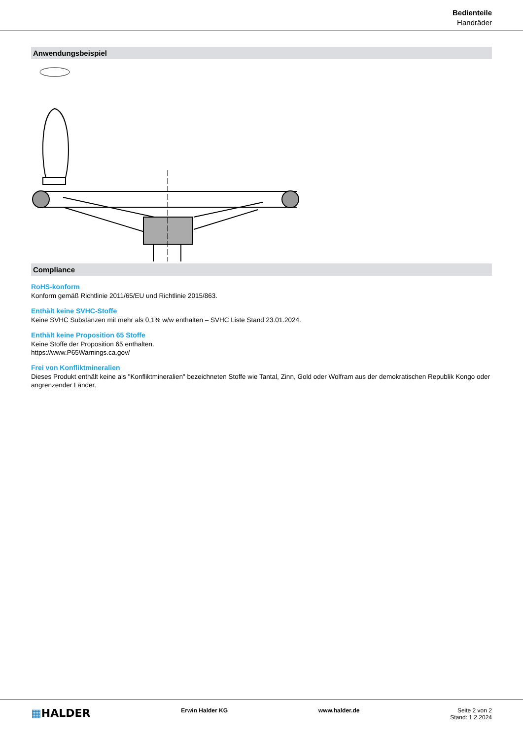Bedienteile
Handräder
Anwendungsbeispiel
Compliance
RoHS-konform
Konform gemäß Richtlinie 2011/65/EU und Richtlinie 2015/863.
Enthält keine SVHC-Stoffe
Keine SVHC Substanzen mit mehr als 0,1% w/w enthalten – SVHC Liste Stand 23.01.2024.
Enthält keine Proposition 65 Stoffe
Keine Stoffe der Proposition 65 enthalten.
https://www.P65Warnings.ca.gov/
Frei von Konfliktmineralien
Dieses Produkt enthält keine als "Konfliktmineralien" bezeichneten Stoffe wie Tantal, Zinn, Gold oder Wolfram aus der demokratischen Republik Kongo oder angrenzender Länder.
▦HALDER
Erwin Halder KG www.halder.de Seite 2 von 2
Stand: 1.2.2024